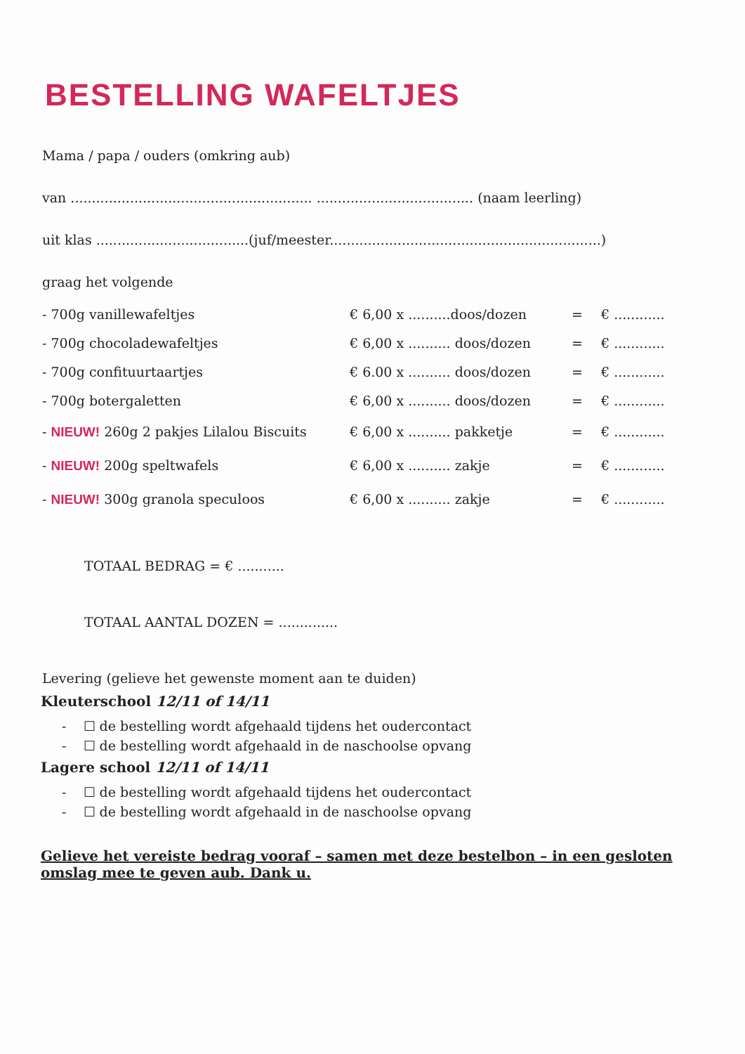BESTELLING WAFELTJES
Mama / papa / ouders (omkring aub)
van ......................................................... ..................................... (naam leerling)
uit klas ....................................(juf/meester................................................................)
graag het volgende
| - 700g vanillewafeltjes | € 6,00 x ..........doos/dozen | = | € ............ |
| - 700g chocoladewafeltjes | € 6,00 x .......... doos/dozen | = | € ............ |
| - 700g confituurtaartjes | € 6.00 x .......... doos/dozen | = | € ............ |
| - 700g botergaletten | € 6,00 x .......... doos/dozen | = | € ............ |
| - NIEUW! 260g 2 pakjes Lilalou Biscuits | € 6,00 x .......... pakketje | = | € ............ |
| - NIEUW! 200g speltwafels | € 6,00 x .......... zakje | = | € ............ |
| - NIEUW! 300g granola speculoos | € 6,00 x .......... zakje | = | € ............ |
TOTAAL BEDRAG = € ...........
TOTAAL AANTAL DOZEN = ..............
Levering (gelieve het gewenste moment aan te duiden)
Kleuterschool 12/11 of 14/11
- ☐ de bestelling wordt afgehaald tijdens het oudercontact
- ☐ de bestelling wordt afgehaald in de naschoolse opvang
Lagere school 12/11 of 14/11
- ☐ de bestelling wordt afgehaald tijdens het oudercontact
- ☐ de bestelling wordt afgehaald in de naschoolse opvang
Gelieve het vereiste bedrag vooraf – samen met deze bestelbon – in een gesloten omslag mee te geven aub. Dank u.